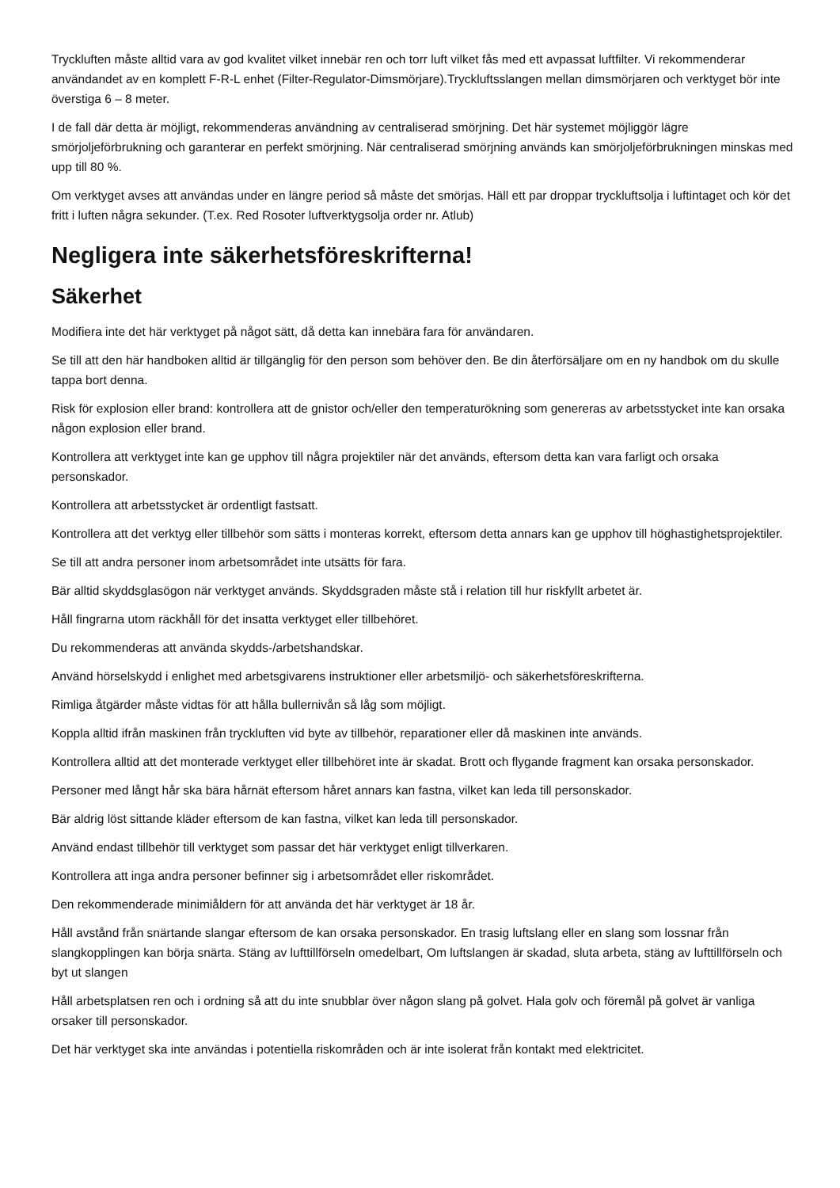Tryckluften måste alltid vara av god kvalitet vilket innebär ren och torr luft vilket fås med ett avpassat luftfilter. Vi rekommenderar användandet av en komplett F-R-L enhet (Filter-Regulator-Dimsmörjare).Tryckluftsslangen mellan dimsmörjaren och verktyget bör inte överstiga 6 – 8 meter.
I de fall där detta är möjligt, rekommenderas användning av centraliserad smörjning. Det här systemet möjliggör lägre smörjoljeförbrukning och garanterar en perfekt smörjning. När centraliserad smörjning används kan smörjoljeförbrukningen minskas med upp till 80 %.
Om verktyget avses att användas under en längre period så måste det smörjas. Häll ett par droppar tryckluftsolja i luftintaget och kör det fritt i luften några sekunder. (T.ex. Red Rosoter luftverktygsolja order nr. Atlub)
Negligera inte säkerhetsföreskrifterna!
Säkerhet
Modifiera inte det här verktyget på något sätt, då detta kan innebära fara för användaren.
Se till att den här handboken alltid är tillgänglig för den person som behöver den. Be din återförsäljare om en ny handbok om du skulle tappa bort denna.
Risk för explosion eller brand: kontrollera att de gnistor och/eller den temperaturökning som genereras av arbetsstycket inte kan orsaka någon explosion eller brand.
Kontrollera att verktyget inte kan ge upphov till några projektiler när det används, eftersom detta kan vara farligt och orsaka personskador.
Kontrollera att arbetsstycket är ordentligt fastsatt.
Kontrollera att det verktyg eller tillbehör som sätts i monteras korrekt, eftersom detta annars kan ge upphov till höghastighetsprojektiler.
Se till att andra personer inom arbetsområdet inte utsätts för fara.
Bär alltid skyddsglasögon när verktyget används. Skyddsgraden måste stå i relation till hur riskfyllt arbetet är.
Håll fingrarna utom räckhåll för det insatta verktyget eller tillbehöret.
Du rekommenderas att använda skydds-/arbetshandskar.
Använd hörselskydd i enlighet med arbetsgivarens instruktioner eller arbetsmiljö- och säkerhetsföreskrifterna.
Rimliga åtgärder måste vidtas för att hålla bullernivån så låg som möjligt.
Koppla alltid ifrån maskinen från tryckluften vid byte av tillbehör, reparationer eller då maskinen inte används.
Kontrollera alltid att det monterade verktyget eller tillbehöret inte är skadat. Brott och flygande fragment kan orsaka personskador.
Personer med långt hår ska bära hårnät eftersom håret annars kan fastna, vilket kan leda till personskador.
Bär aldrig löst sittande kläder eftersom de kan fastna, vilket kan leda till personskador.
Använd endast tillbehör till verktyget som passar det här verktyget enligt tillverkaren.
Kontrollera att inga andra personer befinner sig i arbetsområdet eller riskområdet.
Den rekommenderade minimiåldern för att använda det här verktyget är 18 år.
Håll avstånd från snärtande slangar eftersom de kan orsaka personskador. En trasig luftslang eller en slang som lossnar från slangkopplingen kan börja snärta. Stäng av lufttillförseln omedelbart, Om luftslangen är skadad, sluta arbeta, stäng av lufttillförseln och byt ut slangen
Håll arbetsplatsen ren och i ordning så att du inte snubblar över någon slang på golvet. Hala golv och föremål på golvet är vanliga orsaker till personskador.
Det här verktyget ska inte användas i potentiella riskområden och är inte isolerat från kontakt med elektricitet.